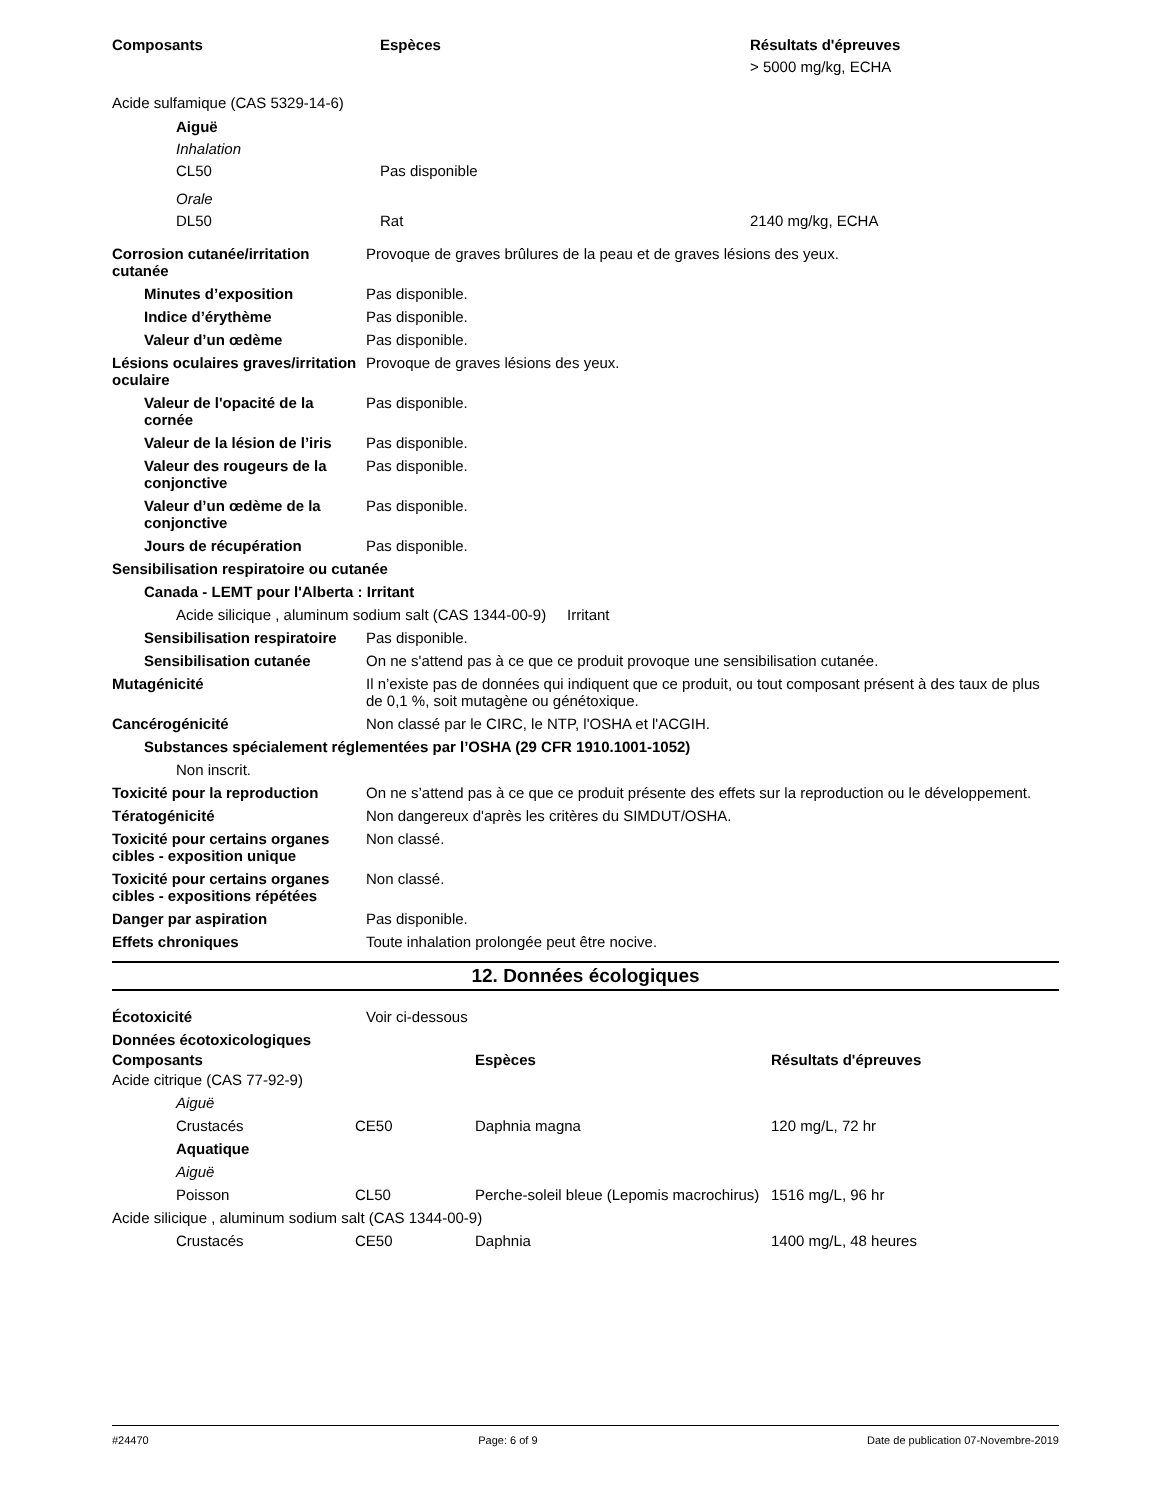| Composants | Espèces | Résultats d'épreuves |
| --- | --- | --- |
| | | > 5000 mg/kg, ECHA |
| Acide sulfamique (CAS 5329-14-6) | | |
| Aiguë | | |
| Inhalation | | |
| CL50 | Pas disponible | |
| Orale | | |
| DL50 | Rat | 2140 mg/kg, ECHA |
| Corrosion cutanée/irritation cutanée | Provoque de graves brûlures de la peau et de graves lésions des yeux. |
| Minutes d’exposition | Pas disponible. |
| Indice d’érythème | Pas disponible. |
| Valeur d’un œdème | Pas disponible. |
| Lésions oculaires graves/irritation oculaire | Provoque de graves lésions des yeux. |
| Valeur de l'opacité de la cornée | Pas disponible. |
| Valeur de la lésion de l’iris | Pas disponible. |
| Valeur des rougeurs de la conjonctive | Pas disponible. |
| Valeur d’un œdème de la conjonctive | Pas disponible. |
| Jours de récupération | Pas disponible. |
| Sensibilisation respiratoire ou cutanée | |
| Canada - LEMT pour l'Alberta : Irritant | |
| Acide silicique , aluminum sodium salt (CAS 1344-00-9) Irritant | |
| Sensibilisation respiratoire | Pas disponible. |
| Sensibilisation cutanée | On ne s'attend pas à ce que ce produit provoque une sensibilisation cutanée. |
| Mutagénicité | Il n’existe pas de données qui indiquent que ce produit, ou tout composant présent à des taux de plus de 0,1 %, soit mutagène ou génétoxique. |
| Cancérogénicité | Non classé par le CIRC, le NTP, l'OSHA et l'ACGIH. |
| Substances spécialement réglementées par l’OSHA (29 CFR 1910.1001-1052) | |
| Non inscrit. | |
| Toxicité pour la reproduction | On ne s’attend pas à ce que ce produit présente des effets sur la reproduction ou le développement. |
| Tératogénicité | Non dangereux d'après les critères du SIMDUT/OSHA. |
| Toxicité pour certains organes cibles - exposition unique | Non classé. |
| Toxicité pour certains organes cibles - expositions répétées | Non classé. |
| Danger par aspiration | Pas disponible. |
| Effets chroniques | Toute inhalation prolongée peut être nocive. |
12. Données écologiques
| Écotoxicité | Voir ci-dessous |
| Données écotoxicologiques | | | |
| Composants | | Espèces | Résultats d'épreuves |
| Acide citrique (CAS 77-92-9) | | | |
| Aiguë | | | |
| Crustacés | CE50 | Daphnia magna | 120 mg/L, 72 hr |
| Aquatique | | | |
| Aiguë | | | |
| Poisson | CL50 | Perche-soleil bleue (Lepomis macrochirus) | 1516 mg/L, 96 hr |
| Acide silicique , aluminum sodium salt (CAS 1344-00-9) | | | |
| Crustacés | CE50 | Daphnia | 1400 mg/L, 48 heures |
#24470 Page: 6 of 9 Date de publication 07-Novembre-2019